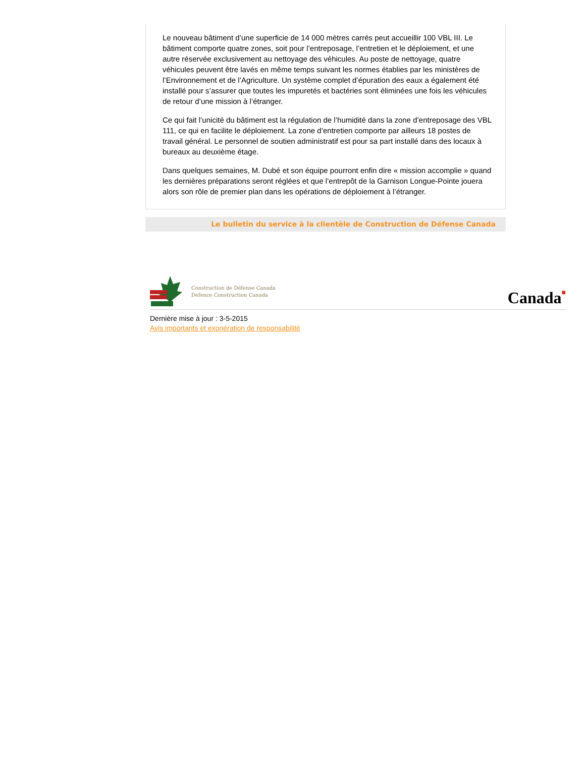Le nouveau bâtiment d’une superficie de 14 000 mètres carrés peut accueillir 100 VBL III. Le bâtiment comporte quatre zones, soit pour l’entreposage, l’entretien et le déploiement, et une autre réservée exclusivement au nettoyage des véhicules. Au poste de nettoyage, quatre véhicules peuvent être lavés en même temps suivant les normes établies par les ministères de l’Environnement et de l’Agriculture. Un système complet d’épuration des eaux a également été installé pour s’assurer que toutes les impuretés et bactéries sont éliminées une fois les véhicules de retour d’une mission à l’étranger.
Ce qui fait l’unicité du bâtiment est la régulation de l’humidité dans la zone d’entreposage des VBL 111, ce qui en facilite le déploiement. La zone d’entretien comporte par ailleurs 18 postes de travail général. Le personnel de soutien administratif est pour sa part installé dans des locaux à bureaux au deuxième étage.
Dans quelques semaines, M. Dubé et son équipe pourront enfin dire « mission accomplie » quand les dernières préparations seront réglées et que l’entrepôt de la Garnison Longue-Pointe jouera alors son rôle de premier plan dans les opérations de déploiement à l’étranger.
Le bulletin du service à la clientèle de Construction de Défense Canada
Construction de Défense Canada
Defence Construction Canada
Canada■
Dernière mise à jour : 3-5-2015
Avis importants et exonération de responsabilité